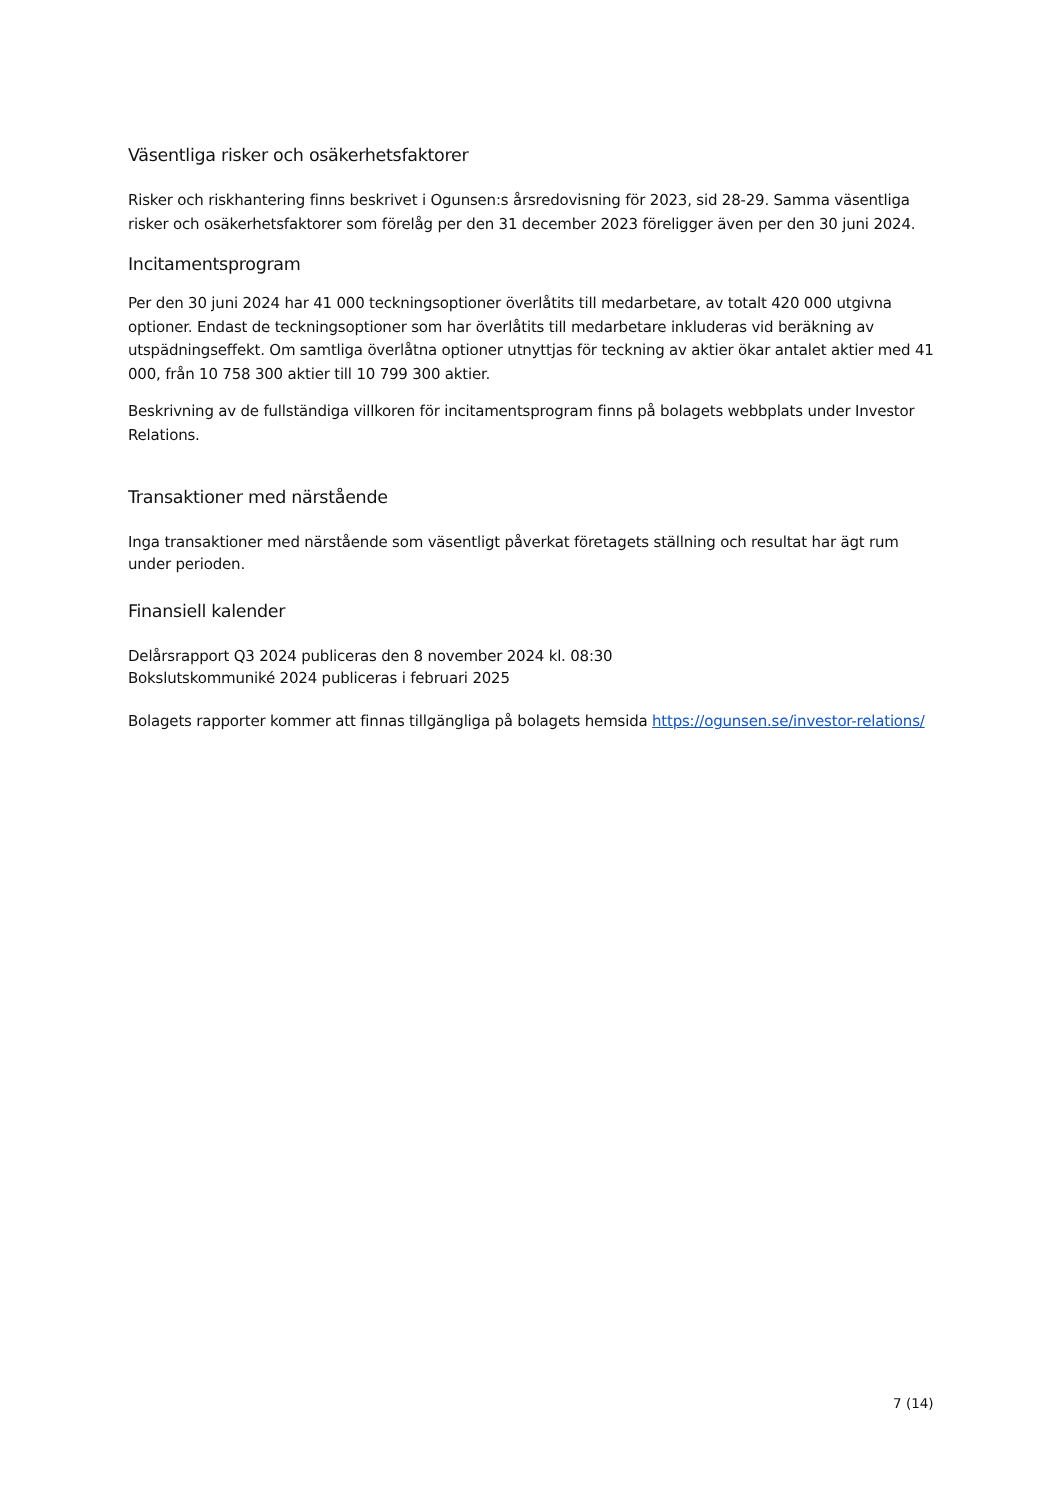Väsentliga risker och osäkerhetsfaktorer
Risker och riskhantering finns beskrivet i Ogunsen:s årsredovisning för 2023, sid 28-29. Samma väsentliga risker och osäkerhetsfaktorer som förelåg per den 31 december 2023 föreligger även per den 30 juni 2024.
Incitamentsprogram
Per den 30 juni 2024 har 41 000 teckningsoptioner överlåtits till medarbetare, av totalt 420 000 utgivna optioner. Endast de teckningsoptioner som har överlåtits till medarbetare inkluderas vid beräkning av utspädningseffekt. Om samtliga överlåtna optioner utnyttjas för teckning av aktier ökar antalet aktier med 41 000, från 10 758 300 aktier till 10 799 300 aktier.
Beskrivning av de fullständiga villkoren för incitamentsprogram finns på bolagets webbplats under Investor Relations.
Transaktioner med närstående
Inga transaktioner med närstående som väsentligt påverkat företagets ställning och resultat har ägt rum under perioden.
Finansiell kalender
Delårsrapport Q3 2024 publiceras den 8 november 2024 kl. 08:30
Bokslutskommuniké 2024 publiceras i februari 2025
Bolagets rapporter kommer att finnas tillgängliga på bolagets hemsida https://ogunsen.se/investor-relations/
7 (14)